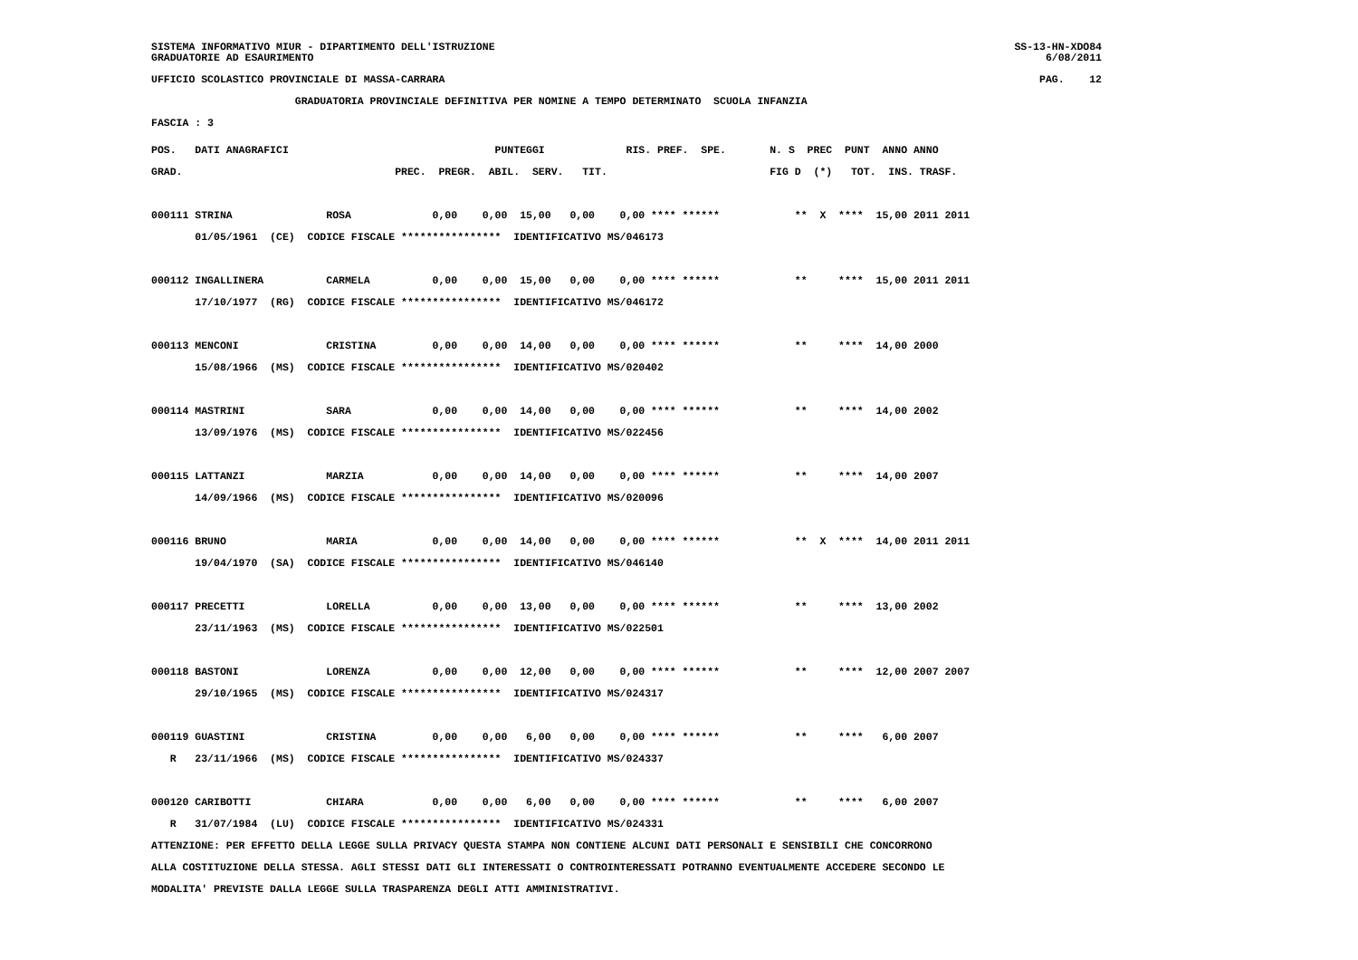SISTEMA INFORMATIVO MIUR - DIPARTIMENTO DELL'ISTRUZIONE
GRADUATORIE AD ESAURIMENTO
SS-13-HN-XDO84
6/08/2011
UFFICIO SCOLASTICO PROVINCIALE DI MASSA-CARRARA
PAG.    12
                       GRADUATORIA PROVINCIALE DEFINITIVA PER NOMINE A TEMPO DETERMINATO  SCUOLA INFANZIA
FASCIA : 3
POS.   DATI ANAGRAFICI                                 PUNTEGGI             RIS. PREF.  SPE.       N. S  PREC  PUNT  ANNO ANNO
GRAD.                                  PREC.  PREGR.  ABIL.  SERV.   TIT.                          FIG D  (*)   TOT.  INS. TRASF.

000111 STRINA               ROSA             0,00    0,00  15,00   0,00    0,00 **** ******            **  X  ****  15,00 2011 2011
       01/05/1961  (CE)  CODICE FISCALE ****************  IDENTIFICATIVO MS/046173

000112 INGALLINERA          CARMELA          0,00    0,00  15,00   0,00    0,00 **** ******            **     ****  15,00 2011 2011
       17/10/1977  (RG)  CODICE FISCALE ****************  IDENTIFICATIVO MS/046172

000113 MENCONI              CRISTINA         0,00    0,00  14,00   0,00    0,00 **** ******            **     ****  14,00 2000
       15/08/1966  (MS)  CODICE FISCALE ****************  IDENTIFICATIVO MS/020402

000114 MASTRINI             SARA             0,00    0,00  14,00   0,00    0,00 **** ******            **     ****  14,00 2002
       13/09/1976  (MS)  CODICE FISCALE ****************  IDENTIFICATIVO MS/022456

000115 LATTANZI             MARZIA           0,00    0,00  14,00   0,00    0,00 **** ******            **     ****  14,00 2007
       14/09/1966  (MS)  CODICE FISCALE ****************  IDENTIFICATIVO MS/020096

000116 BRUNO                MARIA            0,00    0,00  14,00   0,00    0,00 **** ******            **  X  ****  14,00 2011 2011
       19/04/1970  (SA)  CODICE FISCALE ****************  IDENTIFICATIVO MS/046140

000117 PRECETTI             LORELLA          0,00    0,00  13,00   0,00    0,00 **** ******            **     ****  13,00 2002
       23/11/1963  (MS)  CODICE FISCALE ****************  IDENTIFICATIVO MS/022501

000118 BASTONI              LORENZA          0,00    0,00  12,00   0,00    0,00 **** ******            **     ****  12,00 2007 2007
       29/10/1965  (MS)  CODICE FISCALE ****************  IDENTIFICATIVO MS/024317

000119 GUASTINI             CRISTINA         0,00    0,00   6,00   0,00    0,00 **** ******            **     ****   6,00 2007
   R   23/11/1966  (MS)  CODICE FISCALE ****************  IDENTIFICATIVO MS/024337

000120 CARIBOTTI            CHIARA           0,00    0,00   6,00   0,00    0,00 **** ******            **     ****   6,00 2007
   R   31/07/1984  (LU)  CODICE FISCALE ****************  IDENTIFICATIVO MS/024331
ATTENZIONE: PER EFFETTO DELLA LEGGE SULLA PRIVACY QUESTA STAMPA NON CONTIENE ALCUNI DATI PERSONALI E SENSIBILI CHE CONCORRONO
ALLA COSTITUZIONE DELLA STESSA. AGLI STESSI DATI GLI INTERESSATI O CONTROINTERESSATI POTRANNO EVENTUALMENTE ACCEDERE SECONDO LE
MODALITA' PREVISTE DALLA LEGGE SULLA TRASPARENZA DEGLI ATTI AMMINISTRATIVI.